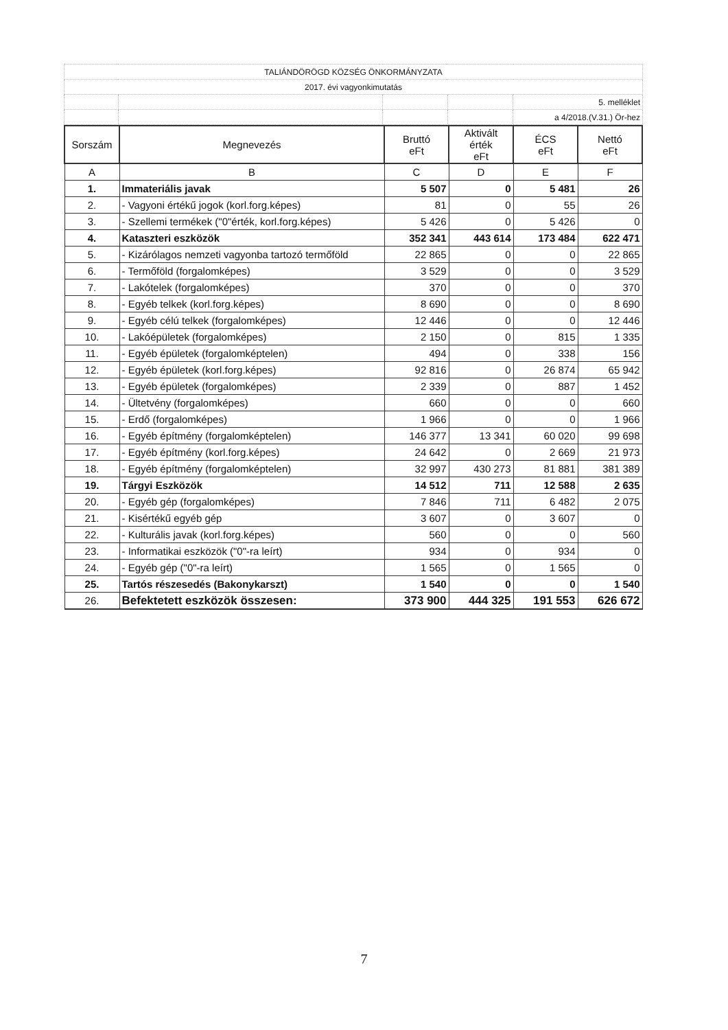| TALIÁNDÖRÖGD KÖZSÉG ÖNKORMÁNYZATA | | | | |
| 2017. évi vagyonkimutatás | | | | |
| | | | | 5. melléklet |
| | | | | a 4/2018.(V.31.) Ör-hez |
| Sorszám | Megnevezés | Bruttó eFt | Aktivált érték eFt | ÉCS eFt | Nettó eFt |
| --- | --- | --- | --- | --- | --- |
| A | B | C | D | E | F |
| 1. | Immateriális javak | 5 507 | 0 | 5 481 | 26 |
| 2. | - Vagyoni értékű jogok (korl.forg.képes) | 81 | 0 | 55 | 26 |
| 3. | - Szellemi termékek ("0"érték, korl.forg.képes) | 5 426 | 0 | 5 426 | 0 |
| 4. | Kataszteri eszközök | 352 341 | 443 614 | 173 484 | 622 471 |
| 5. | - Kizárólagos nemzeti vagyonba tartozó termőföld | 22 865 | 0 | 0 | 22 865 |
| 6. | - Termőföld (forgalomképes) | 3 529 | 0 | 0 | 3 529 |
| 7. | - Lakótelek (forgalomképes) | 370 | 0 | 0 | 370 |
| 8. | - Egyéb telkek (korl.forg.képes) | 8 690 | 0 | 0 | 8 690 |
| 9. | - Egyéb célú telkek (forgalomképes) | 12 446 | 0 | 0 | 12 446 |
| 10. | - Lakóépületek (forgalomképes) | 2 150 | 0 | 815 | 1 335 |
| 11. | - Egyéb épületek (forgalomképtelen) | 494 | 0 | 338 | 156 |
| 12. | - Egyéb épületek (korl.forg.képes) | 92 816 | 0 | 26 874 | 65 942 |
| 13. | - Egyéb épületek (forgalomképes) | 2 339 | 0 | 887 | 1 452 |
| 14. | - Ültetvény (forgalomképes) | 660 | 0 | 0 | 660 |
| 15. | - Erdő (forgalomképes) | 1 966 | 0 | 0 | 1 966 |
| 16. | - Egyéb építmény (forgalomképtelen) | 146 377 | 13 341 | 60 020 | 99 698 |
| 17. | - Egyéb építmény (korl.forg.képes) | 24 642 | 0 | 2 669 | 21 973 |
| 18. | - Egyéb építmény (forgalomképtelen) | 32 997 | 430 273 | 81 881 | 381 389 |
| 19. | Tárgyi Eszközök | 14 512 | 711 | 12 588 | 2 635 |
| 20. | - Egyéb gép (forgalomképes) | 7 846 | 711 | 6 482 | 2 075 |
| 21. | - Kisértékű egyéb gép | 3 607 | 0 | 3 607 | 0 |
| 22. | - Kulturális javak (korl.forg.képes) | 560 | 0 | 0 | 560 |
| 23. | - Informatikai eszközök ("0"-ra leírt) | 934 | 0 | 934 | 0 |
| 24. | - Egyéb gép ("0"-ra leírt) | 1 565 | 0 | 1 565 | 0 |
| 25. | Tartós részesedés (Bakonykarszt) | 1 540 | 0 | 0 | 1 540 |
| 26. | Befektetett eszközök összesen: | 373 900 | 444 325 | 191 553 | 626 672 |
7